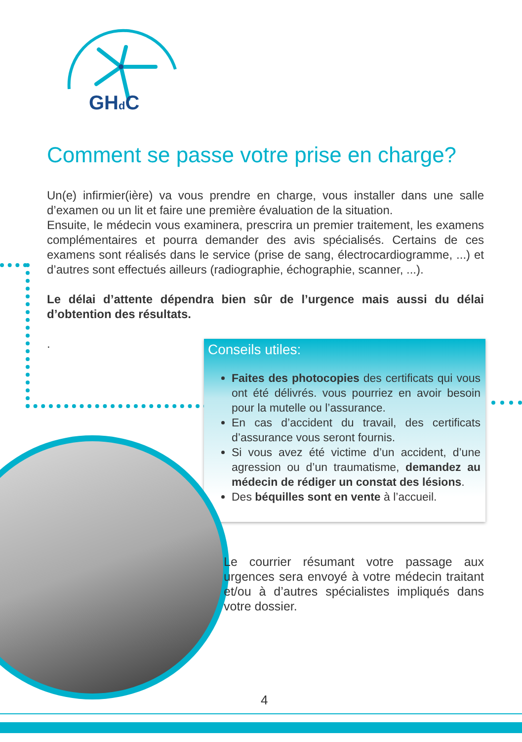GHd C
Comment se passe votre prise en charge?
Un(e) infirmier(ière) va vous prendre en charge, vous installer dans une salle d’examen ou un lit et faire une première évaluation de la situation.
Ensuite, le médecin vous examinera, prescrira un premier traitement, les examens complémentaires et pourra demander des avis spécialisés. Certains de ces examens sont réalisés dans le service (prise de sang, électrocardiogramme, ...) et d’autres sont effectués ailleurs (radiographie, échographie, scanner, ...).
Le délai d’attente dépendra bien sûr de l’urgence mais aussi du délai d’obtention des résultats.
.
Conseils utiles:
Faites des photocopies des certificats qui vous ont été délivrés. vous pourriez en avoir besoin pour la mutelle ou l’assurance.
En cas d’accident du travail, des certificats d’assurance vous seront fournis.
Si vous avez été victime d’un accident, d’une agression ou d’un traumatisme, demandez au médecin de rédiger un constat des lésions.
Des béquilles sont en vente à l’accueil.
Le courrier résumant votre passage aux urgences sera envoyé à votre médecin traitant et/ou à d’autres spécialistes impliqués dans votre dossier.
4